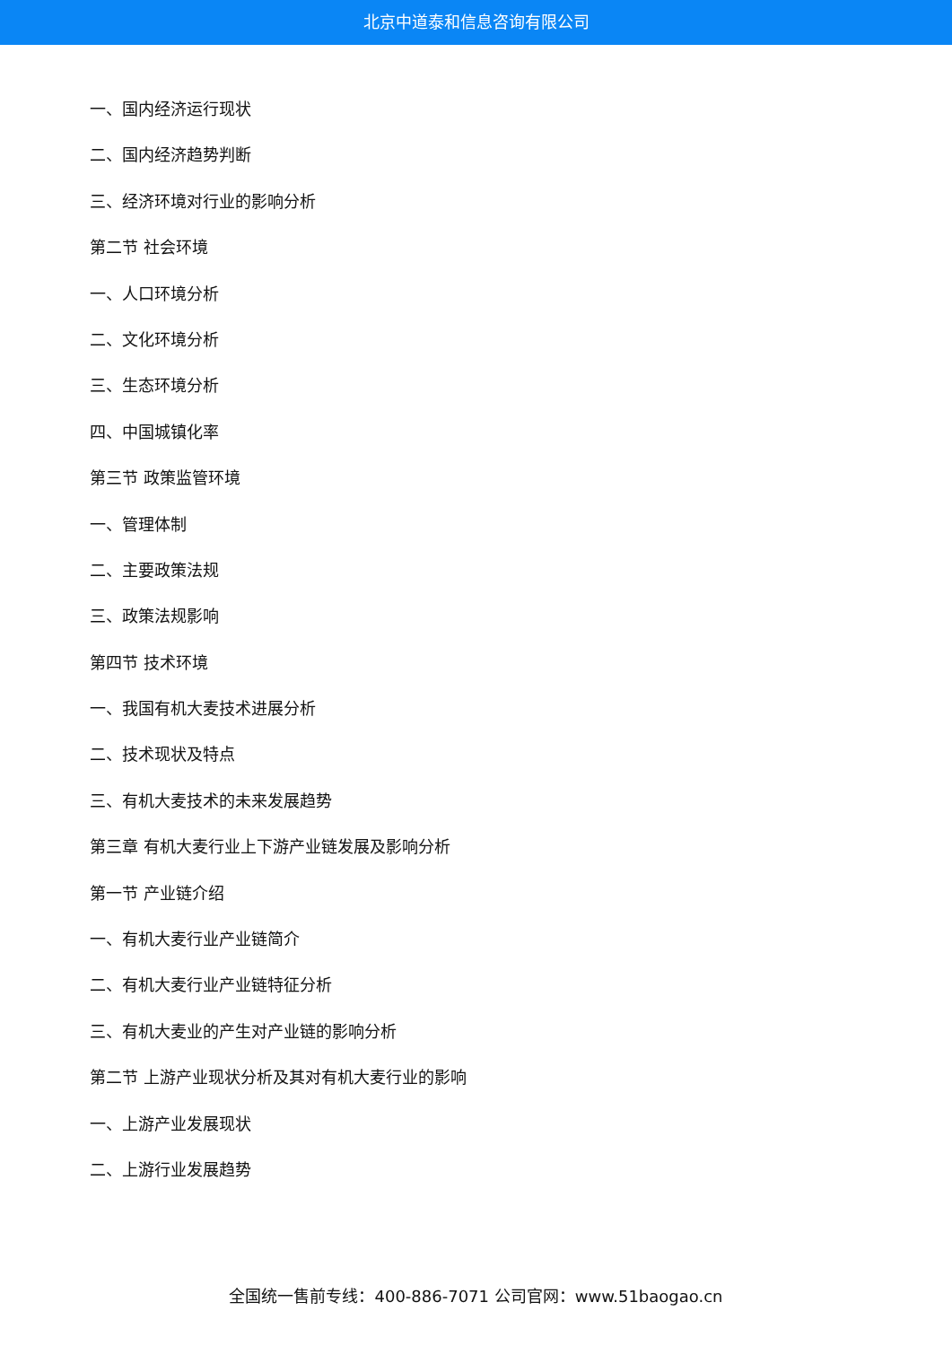北京中道泰和信息咨询有限公司
一、国内经济运行现状
二、国内经济趋势判断
三、经济环境对行业的影响分析
第二节 社会环境
一、人口环境分析
二、文化环境分析
三、生态环境分析
四、中国城镇化率
第三节 政策监管环境
一、管理体制
二、主要政策法规
三、政策法规影响
第四节 技术环境
一、我国有机大麦技术进展分析
二、技术现状及特点
三、有机大麦技术的未来发展趋势
第三章 有机大麦行业上下游产业链发展及影响分析
第一节 产业链介绍
一、有机大麦行业产业链简介
二、有机大麦行业产业链特征分析
三、有机大麦业的产生对产业链的影响分析
第二节 上游产业现状分析及其对有机大麦行业的影响
一、上游产业发展现状
二、上游行业发展趋势
全国统一售前专线：400-886-7071 公司官网：www.51baogao.cn